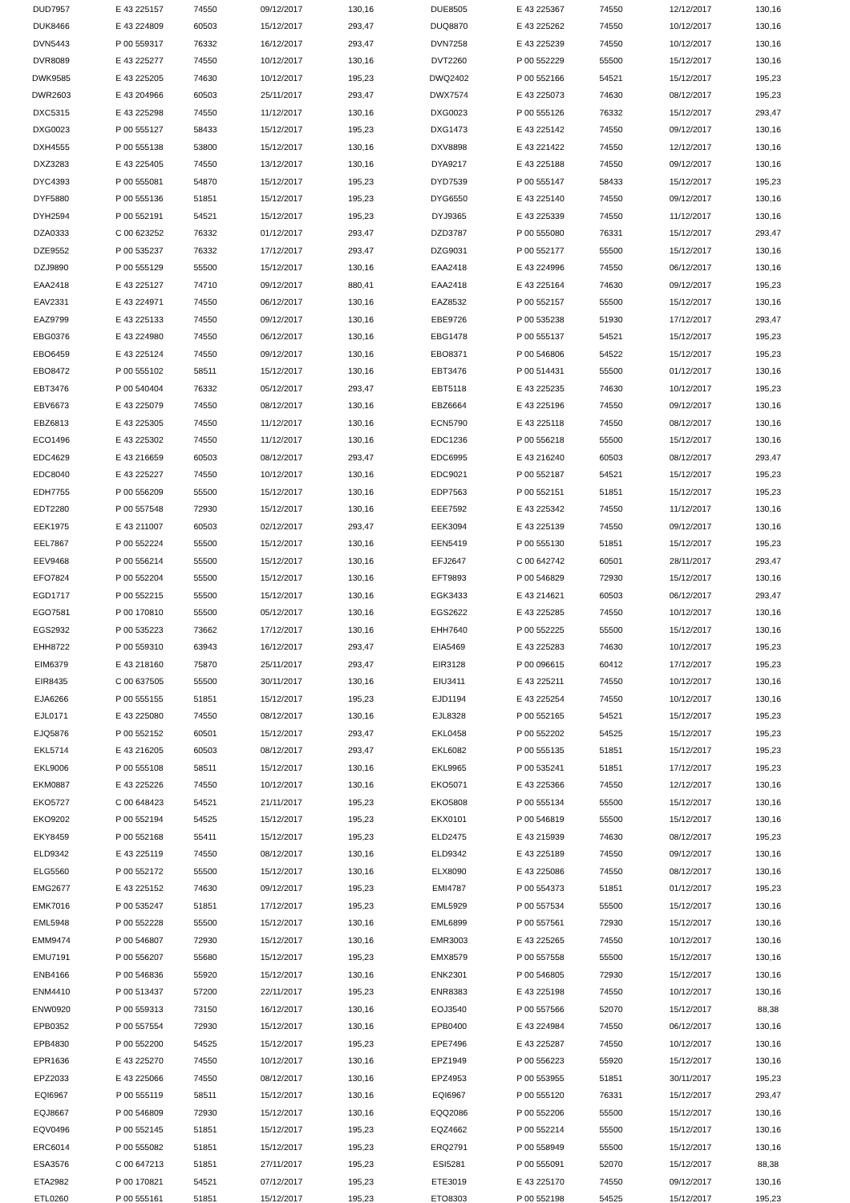| DUD7957 | E 43 225157 | 74550 | 09/12/2017 | 130,16 | DUE8505 | E 43 225367 | 74550 | 12/12/2017 | 130,16 |
| DUK8466 | E 43 224809 | 60503 | 15/12/2017 | 293,47 | DUQ8870 | E 43 225262 | 74550 | 10/12/2017 | 130,16 |
| DVN5443 | P 00 559317 | 76332 | 16/12/2017 | 293,47 | DVN7258 | E 43 225239 | 74550 | 10/12/2017 | 130,16 |
| DVR8089 | E 43 225277 | 74550 | 10/12/2017 | 130,16 | DVT2260 | P 00 552229 | 55500 | 15/12/2017 | 130,16 |
| DWK9585 | E 43 225205 | 74630 | 10/12/2017 | 195,23 | DWQ2402 | P 00 552166 | 54521 | 15/12/2017 | 195,23 |
| DWR2603 | E 43 204966 | 60503 | 25/11/2017 | 293,47 | DWX7574 | E 43 225073 | 74630 | 08/12/2017 | 195,23 |
| DXC5315 | E 43 225298 | 74550 | 11/12/2017 | 130,16 | DXG0023 | P 00 555126 | 76332 | 15/12/2017 | 293,47 |
| DXG0023 | P 00 555127 | 58433 | 15/12/2017 | 195,23 | DXG1473 | E 43 225142 | 74550 | 09/12/2017 | 130,16 |
| DXH4555 | P 00 555138 | 53800 | 15/12/2017 | 130,16 | DXV8898 | E 43 221422 | 74550 | 12/12/2017 | 130,16 |
| DXZ3283 | E 43 225405 | 74550 | 13/12/2017 | 130,16 | DYA9217 | E 43 225188 | 74550 | 09/12/2017 | 130,16 |
| DYC4393 | P 00 555081 | 54870 | 15/12/2017 | 195,23 | DYD7539 | P 00 555147 | 58433 | 15/12/2017 | 195,23 |
| DYF5880 | P 00 555136 | 51851 | 15/12/2017 | 195,23 | DYG6550 | E 43 225140 | 74550 | 09/12/2017 | 130,16 |
| DYH2594 | P 00 552191 | 54521 | 15/12/2017 | 195,23 | DYJ9365 | E 43 225339 | 74550 | 11/12/2017 | 130,16 |
| DZA0333 | C 00 623252 | 76332 | 01/12/2017 | 293,47 | DZD3787 | P 00 555080 | 76331 | 15/12/2017 | 293,47 |
| DZE9552 | P 00 535237 | 76332 | 17/12/2017 | 293,47 | DZG9031 | P 00 552177 | 55500 | 15/12/2017 | 130,16 |
| DZJ9890 | P 00 555129 | 55500 | 15/12/2017 | 130,16 | EAA2418 | E 43 224996 | 74550 | 06/12/2017 | 130,16 |
| EAA2418 | E 43 225127 | 74710 | 09/12/2017 | 880,41 | EAA2418 | E 43 225164 | 74630 | 09/12/2017 | 195,23 |
| EAV2331 | E 43 224971 | 74550 | 06/12/2017 | 130,16 | EAZ8532 | P 00 552157 | 55500 | 15/12/2017 | 130,16 |
| EAZ9799 | E 43 225133 | 74550 | 09/12/2017 | 130,16 | EBE9726 | P 00 535238 | 51930 | 17/12/2017 | 293,47 |
| EBG0376 | E 43 224980 | 74550 | 06/12/2017 | 130,16 | EBG1478 | P 00 555137 | 54521 | 15/12/2017 | 195,23 |
| EBO6459 | E 43 225124 | 74550 | 09/12/2017 | 130,16 | EBO8371 | P 00 546806 | 54522 | 15/12/2017 | 195,23 |
| EBO8472 | P 00 555102 | 58511 | 15/12/2017 | 130,16 | EBT3476 | P 00 514431 | 55500 | 01/12/2017 | 130,16 |
| EBT3476 | P 00 540404 | 76332 | 05/12/2017 | 293,47 | EBT5118 | E 43 225235 | 74630 | 10/12/2017 | 195,23 |
| EBV6673 | E 43 225079 | 74550 | 08/12/2017 | 130,16 | EBZ6664 | E 43 225196 | 74550 | 09/12/2017 | 130,16 |
| EBZ6813 | E 43 225305 | 74550 | 11/12/2017 | 130,16 | ECN5790 | E 43 225118 | 74550 | 08/12/2017 | 130,16 |
| ECO1496 | E 43 225302 | 74550 | 11/12/2017 | 130,16 | EDC1236 | P 00 556218 | 55500 | 15/12/2017 | 130,16 |
| EDC4629 | E 43 216659 | 60503 | 08/12/2017 | 293,47 | EDC6995 | E 43 216240 | 60503 | 08/12/2017 | 293,47 |
| EDC8040 | E 43 225227 | 74550 | 10/12/2017 | 130,16 | EDC9021 | P 00 552187 | 54521 | 15/12/2017 | 195,23 |
| EDH7755 | P 00 556209 | 55500 | 15/12/2017 | 130,16 | EDP7563 | P 00 552151 | 51851 | 15/12/2017 | 195,23 |
| EDT2280 | P 00 557548 | 72930 | 15/12/2017 | 130,16 | EEE7592 | E 43 225342 | 74550 | 11/12/2017 | 130,16 |
| EEK1975 | E 43 211007 | 60503 | 02/12/2017 | 293,47 | EEK3094 | E 43 225139 | 74550 | 09/12/2017 | 130,16 |
| EEL7867 | P 00 552224 | 55500 | 15/12/2017 | 130,16 | EEN5419 | P 00 555130 | 51851 | 15/12/2017 | 195,23 |
| EEV9468 | P 00 556214 | 55500 | 15/12/2017 | 130,16 | EFJ2647 | C 00 642742 | 60501 | 28/11/2017 | 293,47 |
| EFO7824 | P 00 552204 | 55500 | 15/12/2017 | 130,16 | EFT9893 | P 00 546829 | 72930 | 15/12/2017 | 130,16 |
| EGD1717 | P 00 552215 | 55500 | 15/12/2017 | 130,16 | EGK3433 | E 43 214621 | 60503 | 06/12/2017 | 293,47 |
| EGO7581 | P 00 170810 | 55500 | 05/12/2017 | 130,16 | EGS2622 | E 43 225285 | 74550 | 10/12/2017 | 130,16 |
| EGS2932 | P 00 535223 | 73662 | 17/12/2017 | 130,16 | EHH7640 | P 00 552225 | 55500 | 15/12/2017 | 130,16 |
| EHH8722 | P 00 559310 | 63943 | 16/12/2017 | 293,47 | EIA5469 | E 43 225283 | 74630 | 10/12/2017 | 195,23 |
| EIM6379 | E 43 218160 | 75870 | 25/11/2017 | 293,47 | EIR3128 | P 00 096615 | 60412 | 17/12/2017 | 195,23 |
| EIR8435 | C 00 637505 | 55500 | 30/11/2017 | 130,16 | EIU3411 | E 43 225211 | 74550 | 10/12/2017 | 130,16 |
| EJA6266 | P 00 555155 | 51851 | 15/12/2017 | 195,23 | EJD1194 | E 43 225254 | 74550 | 10/12/2017 | 130,16 |
| EJL0171 | E 43 225080 | 74550 | 08/12/2017 | 130,16 | EJL8328 | P 00 552165 | 54521 | 15/12/2017 | 195,23 |
| EJQ5876 | P 00 552152 | 60501 | 15/12/2017 | 293,47 | EKL0458 | P 00 552202 | 54525 | 15/12/2017 | 195,23 |
| EKL5714 | E 43 216205 | 60503 | 08/12/2017 | 293,47 | EKL6082 | P 00 555135 | 51851 | 15/12/2017 | 195,23 |
| EKL9006 | P 00 555108 | 58511 | 15/12/2017 | 130,16 | EKL9965 | P 00 535241 | 51851 | 17/12/2017 | 195,23 |
| EKM0887 | E 43 225226 | 74550 | 10/12/2017 | 130,16 | EKO5071 | E 43 225366 | 74550 | 12/12/2017 | 130,16 |
| EKO5727 | C 00 648423 | 54521 | 21/11/2017 | 195,23 | EKO5808 | P 00 555134 | 55500 | 15/12/2017 | 130,16 |
| EKO9202 | P 00 552194 | 54525 | 15/12/2017 | 195,23 | EKX0101 | P 00 546819 | 55500 | 15/12/2017 | 130,16 |
| EKY8459 | P 00 552168 | 55411 | 15/12/2017 | 195,23 | ELD2475 | E 43 215939 | 74630 | 08/12/2017 | 195,23 |
| ELD9342 | E 43 225119 | 74550 | 08/12/2017 | 130,16 | ELD9342 | E 43 225189 | 74550 | 09/12/2017 | 130,16 |
| ELG5560 | P 00 552172 | 55500 | 15/12/2017 | 130,16 | ELX8090 | E 43 225086 | 74550 | 08/12/2017 | 130,16 |
| EMG2677 | E 43 225152 | 74630 | 09/12/2017 | 195,23 | EMI4787 | P 00 554373 | 51851 | 01/12/2017 | 195,23 |
| EMK7016 | P 00 535247 | 51851 | 17/12/2017 | 195,23 | EML5929 | P 00 557534 | 55500 | 15/12/2017 | 130,16 |
| EML5948 | P 00 552228 | 55500 | 15/12/2017 | 130,16 | EML6899 | P 00 557561 | 72930 | 15/12/2017 | 130,16 |
| EMM9474 | P 00 546807 | 72930 | 15/12/2017 | 130,16 | EMR3003 | E 43 225265 | 74550 | 10/12/2017 | 130,16 |
| EMU7191 | P 00 556207 | 55680 | 15/12/2017 | 195,23 | EMX8579 | P 00 557558 | 55500 | 15/12/2017 | 130,16 |
| ENB4166 | P 00 546836 | 55920 | 15/12/2017 | 130,16 | ENK2301 | P 00 546805 | 72930 | 15/12/2017 | 130,16 |
| ENM4410 | P 00 513437 | 57200 | 22/11/2017 | 195,23 | ENR8383 | E 43 225198 | 74550 | 10/12/2017 | 130,16 |
| ENW0920 | P 00 559313 | 73150 | 16/12/2017 | 130,16 | EOJ3540 | P 00 557566 | 52070 | 15/12/2017 | 88,38 |
| EPB0352 | P 00 557554 | 72930 | 15/12/2017 | 130,16 | EPB0400 | E 43 224984 | 74550 | 06/12/2017 | 130,16 |
| EPB4830 | P 00 552200 | 54525 | 15/12/2017 | 195,23 | EPE7496 | E 43 225287 | 74550 | 10/12/2017 | 130,16 |
| EPR1636 | E 43 225270 | 74550 | 10/12/2017 | 130,16 | EPZ1949 | P 00 556223 | 55920 | 15/12/2017 | 130,16 |
| EPZ2033 | E 43 225066 | 74550 | 08/12/2017 | 130,16 | EPZ4953 | P 00 553955 | 51851 | 30/11/2017 | 195,23 |
| EQI6967 | P 00 555119 | 58511 | 15/12/2017 | 130,16 | EQI6967 | P 00 555120 | 76331 | 15/12/2017 | 293,47 |
| EQJ8667 | P 00 546809 | 72930 | 15/12/2017 | 130,16 | EQQ2086 | P 00 552206 | 55500 | 15/12/2017 | 130,16 |
| EQV0496 | P 00 552145 | 51851 | 15/12/2017 | 195,23 | EQZ4662 | P 00 552214 | 55500 | 15/12/2017 | 130,16 |
| ERC6014 | P 00 555082 | 51851 | 15/12/2017 | 195,23 | ERQ2791 | P 00 558949 | 55500 | 15/12/2017 | 130,16 |
| ESA3576 | C 00 647213 | 51851 | 27/11/2017 | 195,23 | ESI5281 | P 00 555091 | 52070 | 15/12/2017 | 88,38 |
| ETA2982 | P 00 170821 | 54521 | 07/12/2017 | 195,23 | ETE3019 | E 43 225170 | 74550 | 09/12/2017 | 130,16 |
| ETL0260 | P 00 555161 | 51851 | 15/12/2017 | 195,23 | ETO8303 | P 00 552198 | 54525 | 15/12/2017 | 195,23 |